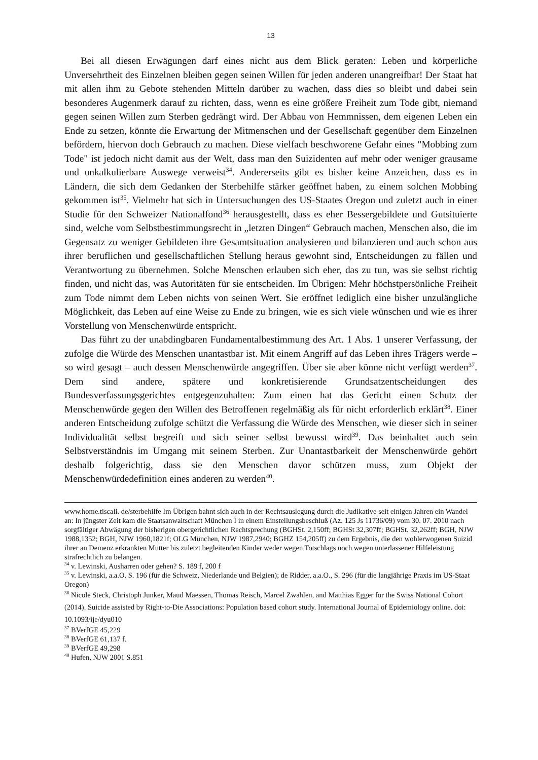13
Bei all diesen Erwägungen darf eines nicht aus dem Blick geraten: Leben und körperliche Unversehrtheit des Einzelnen bleiben gegen seinen Willen für jeden anderen unangreifbar! Der Staat hat mit allen ihm zu Gebote stehenden Mitteln darüber zu wachen, dass dies so bleibt und dabei sein besonderes Augenmerk darauf zu richten, dass, wenn es eine größere Freiheit zum Tode gibt, niemand gegen seinen Willen zum Sterben gedrängt wird. Der Abbau von Hemmnissen, dem eigenen Leben ein Ende zu setzen, könnte die Erwartung der Mitmenschen und der Gesellschaft gegenüber dem Einzelnen befördern, hiervon doch Gebrauch zu machen. Diese vielfach beschworene Gefahr eines "Mobbing zum Tode" ist jedoch nicht damit aus der Welt, dass man den Suizidenten auf mehr oder weniger grausame und unkalkulierbare Auswege verweist<sup>34</sup>. Andererseits gibt es bisher keine Anzeichen, dass es in Ländern, die sich dem Gedanken der Sterbehilfe stärker geöffnet haben, zu einem solchen Mobbing gekommen ist<sup>35</sup>. Vielmehr hat sich in Untersuchungen des US-Staates Oregon und zuletzt auch in einer Studie für den Schweizer Nationalfond<sup>36</sup> herausgestellt, dass es eher Bessergebildete und Gutsituierte sind, welche vom Selbstbestimmungsrecht in „letzten Dingen“ Gebrauch machen, Menschen also, die im Gegensatz zu weniger Gebildeten ihre Gesamtsituation analysieren und bilanzieren und auch schon aus ihrer beruflichen und gesellschaftlichen Stellung heraus gewohnt sind, Entscheidungen zu fällen und Verantwortung zu übernehmen. Solche Menschen erlauben sich eher, das zu tun, was sie selbst richtig finden, und nicht das, was Autoritäten für sie entscheiden. Im Übrigen: Mehr höchstpersönliche Freiheit zum Tode nimmt dem Leben nichts von seinen Wert. Sie eröffnet lediglich eine bisher unzulängliche Möglichkeit, das Leben auf eine Weise zu Ende zu bringen, wie es sich viele wünschen und wie es ihrer Vorstellung von Menschenwürde entspricht.
Das führt zu der unabdingbaren Fundamentalbestimmung des Art. 1 Abs. 1 unserer Verfassung, der zufolge die Würde des Menschen unantastbar ist. Mit einem Angriff auf das Leben ihres Trägers werde – so wird gesagt – auch dessen Menschenwürde angegriffen. Über sie aber könne nicht verfügt werden<sup>37</sup>. Dem sind andere, spätere und konkretisierende Grundsatzentscheidungen des Bundesverfassungsgerichtes entgegenzuhalten: Zum einen hat das Gericht einen Schutz der Menschenwürde gegen den Willen des Betroffenen regelmäßig als für nicht erforderlich erklärt<sup>38</sup>. Einer anderen Entscheidung zufolge schützt die Verfassung die Würde des Menschen, wie dieser sich in seiner Individualität selbst begreift und sich seiner selbst bewusst wird<sup>39</sup>. Das beinhaltet auch sein Selbstverständnis im Umgang mit seinem Sterben. Zur Unantastbarkeit der Menschenwürde gehört deshalb folgerichtig, dass sie den Menschen davor schützen muss, zum Objekt der Menschenwürdedefinition eines anderen zu werden<sup>40</sup>.
www.home.tiscali. de/sterbehilfe Im Übrigen bahnt sich auch in der Rechtsauslegung durch die Judikative seit einigen Jahren ein Wandel an: In jüngster Zeit kam die Staatsanwaltschaft München I in einem Einstellungsbeschluß (Az. 125 Js 11736/09) vom 30. 07. 2010 nach sorgfältiger Abwägung der bisherigen obergerichtlichen Rechtsprechung (BGHSt. 2,150ff; BGHSt 32,307ff; BGHSt. 32,262ff; BGH, NJW 1988,1352; BGH, NJW 1960,1821f; OLG München, NJW 1987,2940; BGHZ 154,205ff) zu dem Ergebnis, die den wohlerwogenen Suizid ihrer an Demenz erkrankten Mutter bis zuletzt begleitenden Kinder weder wegen Totschlags noch wegen unterlassener Hilfeleistung strafrechtlich zu belangen.
<sup>34</sup> v. Lewinski, Ausharren oder gehen? S. 189 f, 200 f
<sup>35</sup> v. Lewinski, a.a.O. S. 196 (für die Schweiz, Niederlande und Belgien); de Ridder, a.a.O., S. 296 (für die langjährige Praxis im US-Staat Oregon)
<sup>36</sup> Nicole Steck, Christoph Junker, Maud Maessen, Thomas Reisch, Marcel Zwahlen, and Matthias Egger for the Swiss National Cohort (2014). Suicide assisted by Right-to-Die Associations: Population based cohort study. International Journal of Epidemiology online. doi: 10.1093/ije/dyu010
<sup>37</sup> BVerfGE 45,229
<sup>38</sup> BVerfGE 61,137 f.
<sup>39</sup> BVerfGE 49,298
<sup>40</sup> Hufen, NJW 2001 S.851